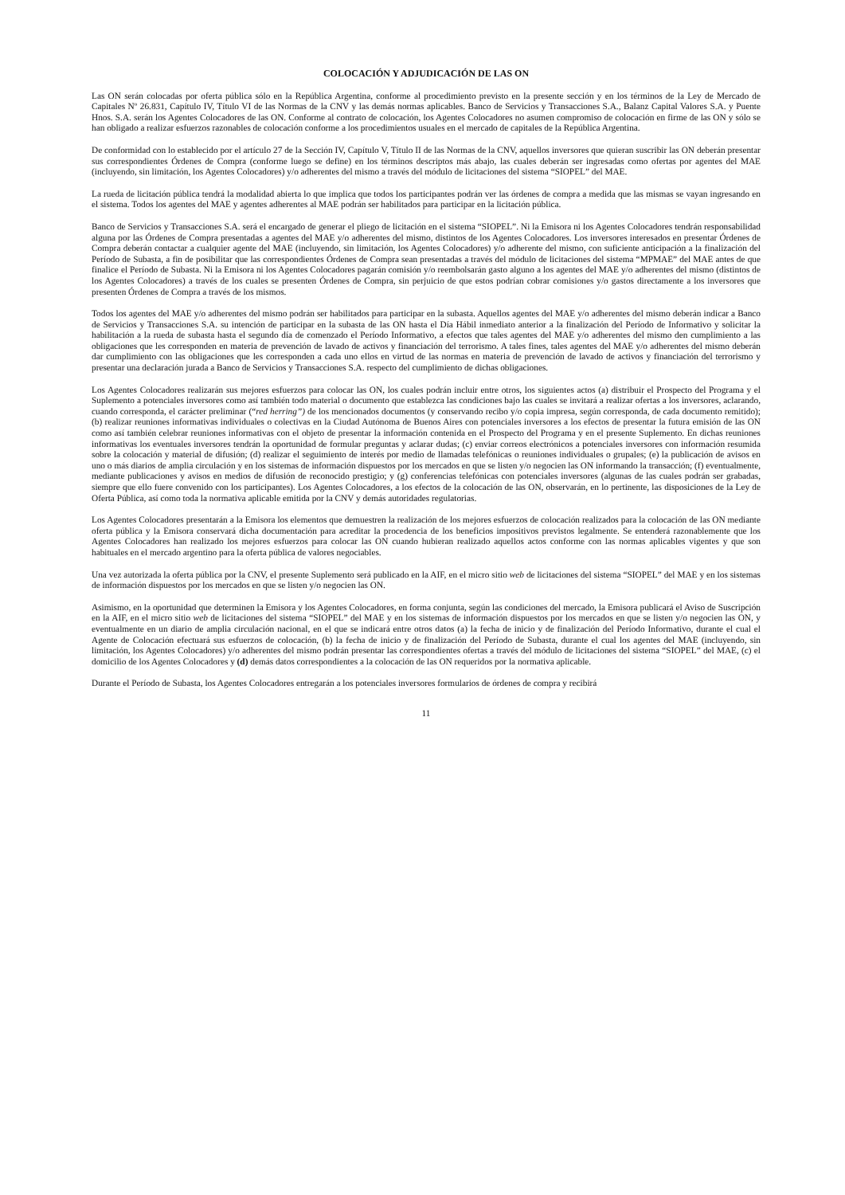COLOCACIÓN Y ADJUDICACIÓN DE LAS ON
Las ON serán colocadas por oferta pública sólo en la República Argentina, conforme al procedimiento previsto en la presente sección y en los términos de la Ley de Mercado de Capitales Nº 26.831, Capítulo IV, Título VI de las Normas de la CNV y las demás normas aplicables. Banco de Servicios y Transacciones S.A., Balanz Capital Valores S.A. y Puente Hnos. S.A. serán los Agentes Colocadores de las ON. Conforme al contrato de colocación, los Agentes Colocadores no asumen compromiso de colocación en firme de las ON y sólo se han obligado a realizar esfuerzos razonables de colocación conforme a los procedimientos usuales en el mercado de capitales de la República Argentina.
De conformidad con lo establecido por el artículo 27 de la Sección IV, Capítulo V, Título II de las Normas de la CNV, aquellos inversores que quieran suscribir las ON deberán presentar sus correspondientes Órdenes de Compra (conforme luego se define) en los términos descriptos más abajo, las cuales deberán ser ingresadas como ofertas por agentes del MAE (incluyendo, sin limitación, los Agentes Colocadores) y/o adherentes del mismo a través del módulo de licitaciones del sistema “SIOPEL” del MAE.
La rueda de licitación pública tendrá la modalidad abierta lo que implica que todos los participantes podrán ver las órdenes de compra a medida que las mismas se vayan ingresando en el sistema. Todos los agentes del MAE y agentes adherentes al MAE podrán ser habilitados para participar en la licitación pública.
Banco de Servicios y Transacciones S.A. será el encargado de generar el pliego de licitación en el sistema “SIOPEL”. Ni la Emisora ni los Agentes Colocadores tendrán responsabilidad alguna por las Órdenes de Compra presentadas a agentes del MAE y/o adherentes del mismo, distintos de los Agentes Colocadores. Los inversores interesados en presentar Órdenes de Compra deberán contactar a cualquier agente del MAE (incluyendo, sin limitación, los Agentes Colocadores) y/o adherente del mismo, con suficiente anticipación a la finalización del Período de Subasta, a fin de posibilitar que las correspondientes Órdenes de Compra sean presentadas a través del módulo de licitaciones del sistema “MPMAE” del MAE antes de que finalice el Período de Subasta. Ni la Emisora ni los Agentes Colocadores pagarán comisión y/o reembolsarán gasto alguno a los agentes del MAE y/o adherentes del mismo (distintos de los Agentes Colocadores) a través de los cuales se presenten Órdenes de Compra, sin perjuicio de que estos podrían cobrar comisiones y/o gastos directamente a los inversores que presenten Órdenes de Compra a través de los mismos.
Todos los agentes del MAE y/o adherentes del mismo podrán ser habilitados para participar en la subasta. Aquellos agentes del MAE y/o adherentes del mismo deberán indicar a Banco de Servicios y Transacciones S.A. su intención de participar en la subasta de las ON hasta el Día Hábil inmediato anterior a la finalización del Período de Informativo y solicitar la habilitación a la rueda de subasta hasta el segundo día de comenzado el Período Informativo, a efectos que tales agentes del MAE y/o adherentes del mismo den cumplimiento a las obligaciones que les corresponden en materia de prevención de lavado de activos y financiación del terrorismo. A tales fines, tales agentes del MAE y/o adherentes del mismo deberán dar cumplimiento con las obligaciones que les corresponden a cada uno ellos en virtud de las normas en materia de prevención de lavado de activos y financiación del terrorismo y presentar una declaración jurada a Banco de Servicios y Transacciones S.A. respecto del cumplimiento de dichas obligaciones.
Los Agentes Colocadores realizarán sus mejores esfuerzos para colocar las ON, los cuales podrán incluir entre otros, los siguientes actos (a) distribuir el Prospecto del Programa y el Suplemento a potenciales inversores como así también todo material o documento que establezca las condiciones bajo las cuales se invitará a realizar ofertas a los inversores, aclarando, cuando corresponda, el carácter preliminar (“red herring”) de los mencionados documentos (y conservando recibo y/o copia impresa, según corresponda, de cada documento remitido); (b) realizar reuniones informativas individuales o colectivas en la Ciudad Autónoma de Buenos Aires con potenciales inversores a los efectos de presentar la futura emisión de las ON como así también celebrar reuniones informativas con el objeto de presentar la información contenida en el Prospecto del Programa y en el presente Suplemento. En dichas reuniones informativas los eventuales inversores tendrán la oportunidad de formular preguntas y aclarar dudas; (c) enviar correos electrónicos a potenciales inversores con información resumida sobre la colocación y material de difusión; (d) realizar el seguimiento de interés por medio de llamadas telefónicas o reuniones individuales o grupales; (e) la publicación de avisos en uno o más diarios de amplia circulación y en los sistemas de información dispuestos por los mercados en que se listen y/o negocien las ON informando la transacción; (f) eventualmente, mediante publicaciones y avisos en medios de difusión de reconocido prestigio; y (g) conferencias telefónicas con potenciales inversores (algunas de las cuales podrán ser grabadas, siempre que ello fuere convenido con los participantes). Los Agentes Colocadores, a los efectos de la colocación de las ON, observarán, en lo pertinente, las disposiciones de la Ley de Oferta Pública, así como toda la normativa aplicable emitida por la CNV y demás autoridades regulatorias.
Los Agentes Colocadores presentarán a la Emisora los elementos que demuestren la realización de los mejores esfuerzos de colocación realizados para la colocación de las ON mediante oferta pública y la Emisora conservará dicha documentación para acreditar la procedencia de los beneficios impositivos previstos legalmente. Se entenderá razonablemente que los Agentes Colocadores han realizado los mejores esfuerzos para colocar las ON cuando hubieran realizado aquellos actos conforme con las normas aplicables vigentes y que son habituales en el mercado argentino para la oferta pública de valores negociables.
Una vez autorizada la oferta pública por la CNV, el presente Suplemento será publicado en la AIF, en el micro sitio web de licitaciones del sistema “SIOPEL” del MAE y en los sistemas de información dispuestos por los mercados en que se listen y/o negocien las ON.
Asimismo, en la oportunidad que determinen la Emisora y los Agentes Colocadores, en forma conjunta, según las condiciones del mercado, la Emisora publicará el Aviso de Suscripción en la AIF, en el micro sitio web de licitaciones del sistema “SIOPEL” del MAE y en los sistemas de información dispuestos por los mercados en que se listen y/o negocien las ON, y eventualmente en un diario de amplia circulación nacional, en el que se indicará entre otros datos (a) la fecha de inicio y de finalización del Período Informativo, durante el cual el Agente de Colocación efectuará sus esfuerzos de colocación, (b) la fecha de inicio y de finalización del Período de Subasta, durante el cual los agentes del MAE (incluyendo, sin limitación, los Agentes Colocadores) y/o adherentes del mismo podrán presentar las correspondientes ofertas a través del módulo de licitaciones del sistema “SIOPEL” del MAE, (c) el domicilio de los Agentes Colocadores y (d) demás datos correspondientes a la colocación de las ON requeridos por la normativa aplicable.
Durante el Período de Subasta, los Agentes Colocadores entregarán a los potenciales inversores formularios de órdenes de compra y recibirá
11